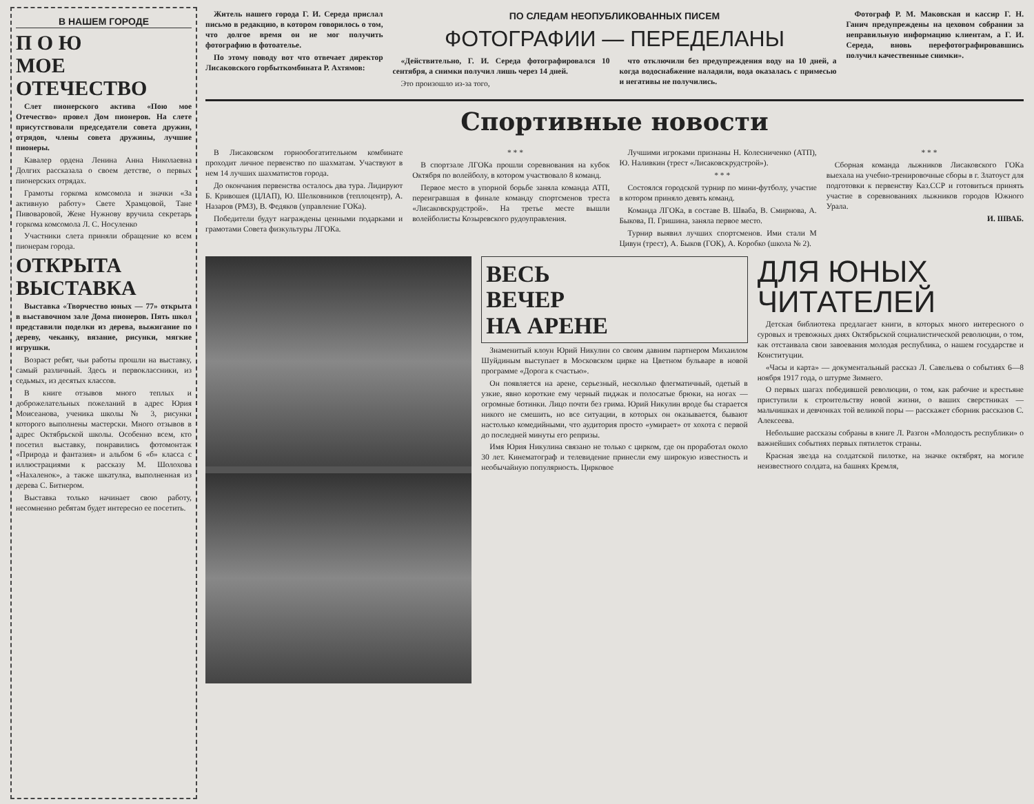В НАШЕМ ГОРОДЕ
П О Ю
МОЕ ОТЕЧЕСТВО
Слет пионерского актива «Пою мое Отечество» провел Дом пионеров. На слете присутствовали председатели совета дружин, отрядов, члены совета дружины, лучшие пионеры.
Кавалер ордена Ленина Анна Николаевна Долгих рассказала о своем детстве, о первых пионерских отрядах.
Грамоты горкома комсомола и значки «За активную работу» Свете Храмцовой, Тане Пивоваровой, Жене Нужнову вручила секретарь горкома комсомола Л. С. Носуленко
Участники слета приняли обращение ко всем пионерам города.
ОТКРЫТА
ВЫСТАВКА
Выставка «Творчество юных — 77» открыта в выставочном зале Дома пионеров. Пять школ представили поделки из дерева, выжигание по дереву, чеканку, вязание, рисунки, мягкие игрушки.
Возраст ребят, чьи работы прошли на выставку, самый различный. Здесь и первоклассники, из седьмых, из десятых классов.
В книге отзывов много теплых и доброжелательных пожеланий в адрес Юрия Моисеанова, ученика школы № 3, рисунки которого выполнены мастерски. Много отзывов в адрес Октябрьской школы. Особенно всем, кто посетил выставку, понравились фотомонтаж «Природа и фантазия» и альбом 6 «б» класса с иллюстрациями к рассказу М. Шолохова «Нахаленок», а также шкатулка, выполненная из дерева С. Битнером.
Выставка только начинает свою работу, несомненно ребятам будет интересно ее посетить.
Житель нашего города Г. И. Середа прислал письмо в редакцию, в котором говорилось о том, что долгое время он не мог получить фотографию в фотоателье.
По этому поводу вот что отвечает директор Лисаковского горбыткомбината Р. Ахтямов:
ПО СЛЕДАМ НЕОПУБЛИКОВАННЫХ ПИСЕМ
ФОТОГРАФИИ — ПЕРЕДЕЛАНЫ
«Действительно, Г. И. Середа фотографировался 10 сентября, а снимки получил лишь через 14 дней.
Это произошло из-за того,
что отключили без предупреждения воду на 10 дней, а когда водоснабжение наладили, вода оказалась с примесью и негативы не получились.
Фотограф Р. М. Маковская и кассир Г. Н. Ганич предупреждены на цеховом собрании за неправильную информацию клиентам, а Г. И. Середа, вновь перефотографировавшись получил качественные снимки».
Спортивные новости
В Лисаковском горнообогатительном комбинате проходит личное первенство по шахматам. Участвуют в нем 14 лучших шахматистов города.
До окончания первенства осталось два тура. Лидируют Б. Кривошея (ЦЛАП), Ю. Шелковников (теплоцентр), А. Назаров (РМЗ), В. Федяков (управление ГОКа).
Победители будут награждены ценными подарками и грамотами Совета физкультуры ЛГОКа.
* * *
В спортзале ЛГОКа прошли соревнования на кубок Октября по волейболу, в котором участвовало 8 команд.
Первое место в упорной борьбе заняла команда АТП, переигравшая в финале команду спортсменов треста «Лисаковскрудстрой». На третье месте вышли волейболисты Козыревского рудоуправления.
Лучшими игроками признаны Н. Колесниченко (АТП), Ю. Наливкин (трест «Лисаковскрудстрой»).
* * *
Состоялся городской турнир по мини-футболу, участие в котором приняло девять команд.
Команда ЛГОКа, в составе В. Шваба, В. Смирнова, А. Быкова, П. Гришина, заняла первое место.
Турнир выявил лучших спортсменов. Ими стали М Цивун (трест), А. Быков (ГОК), А. Коробко (школа № 2).
* * *
Сборная команда лыжников Лисаковского ГОКа выехала на учебно-тренировочные сборы в г. Златоуст для подготовки к первенству Каз.ССР и готовиться принять участие в соревнованиях лыжников городов Южного Урала.
И. ШВАБ.
ВЕСЬ
ВЕЧЕР
НА АРЕНЕ
Знаменитый клоун Юрий Никулин со своим давним партнером Михаилом Шуйдиным выступает в Московском цирке на Цветном бульваре в новой программе «Дорога к счастью».
Он появляется на арене, серьезный, несколько флегматичный, одетый в узкие, явно короткие ему черный пиджак и полосатые брюки, на ногах — огромные ботинки. Лицо почти без грима. Юрий Никулин вроде бы старается никого не смешить, но все ситуации, в которых он оказывается, бывают настолько комедийными, что аудитория просто «умирает» от хохота с первой до последней минуты его репризы.
Имя Юрия Никулина связано не только с цирком, где он проработал около 30 лет. Кинематограф и телевидение принесли ему широкую известность и необычайную популярность. Цирковое
ДЛЯ ЮНЫХ ЧИТАТЕЛЕЙ
Детская библиотека предлагает книги, в которых много интересного о суровых и тревожных днях Октябрьской социалистической революции, о том, как отстаивала свои завоевания молодая республика, о нашем государстве и Конституции.
«Часы и карта» — документальный рассказ Л. Савельева о событиях 6—8 ноября 1917 года, о штурме Зимнего.
О первых шагах победившей революции, о том, как рабочие и крестьяне приступили к строительству новой жизни, о ваших сверстниках — мальчишках и девчонках той великой поры — расскажет сборник рассказов С. Алексеева.
Небольшие рассказы собраны в книге Л. Разгон «Молодость республики» о важнейших событиях первых пятилеток страны.
Красная звезда на солдатской пилотке, на значке октябрят, на могиле неизвестного солдата, на башнях Кремля,